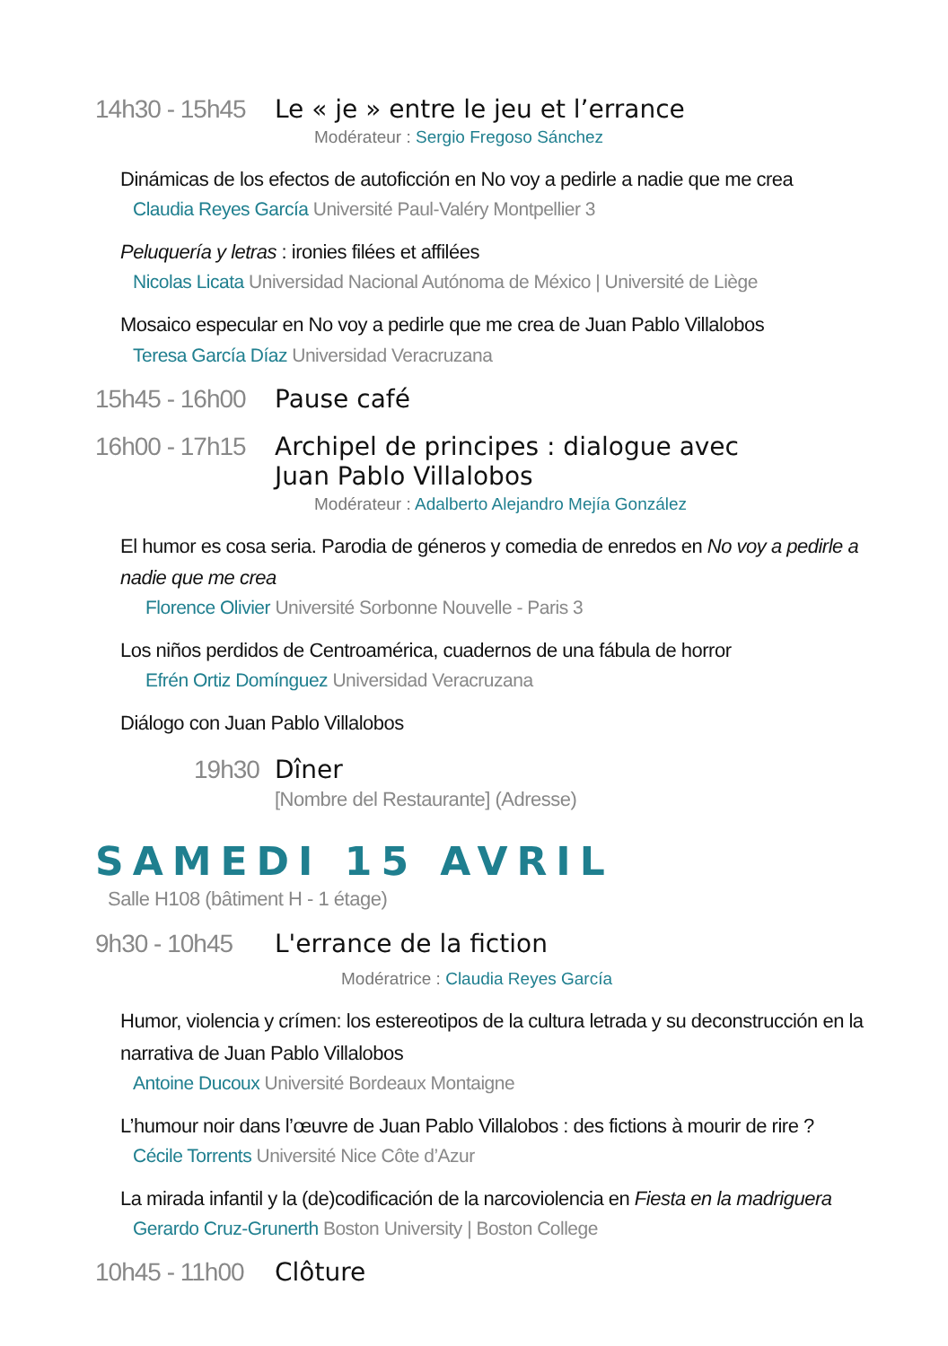14h30 - 15h45
Le « je » entre le jeu et l’errance
Modérateur : Sergio Fregoso Sánchez
Dinámicas de los efectos de autoficción en No voy a pedirle a nadie que me crea
Claudia Reyes García Université Paul-Valéry Montpellier 3
Peluquería y letras : ironies filées et affilées
Nicolas Licata Universidad Nacional Autónoma de México | Université de Liège
Mosaico especular en No voy a pedirle que me crea de Juan Pablo Villalobos
Teresa García Díaz Universidad Veracruzana
15h45 - 16h00
Pause café
16h00 - 17h15
Archipel de principes : dialogue avec
Juan Pablo Villalobos
Modérateur : Adalberto Alejandro Mejía González
El humor es cosa seria. Parodia de géneros y comedia de enredos en No voy a pedirle a nadie que me crea
Florence Olivier Université Sorbonne Nouvelle - Paris 3
Los niños perdidos de Centroamérica, cuadernos de una fábula de horror
Efrén Ortiz Domínguez Universidad Veracruzana
Diálogo con Juan Pablo Villalobos
19h30 Dîner
[Nombre del Restaurante] (Adresse)
SAMEDI 15 AVRIL
Salle H108 (bâtiment H - 1 étage)
9h30 - 10h45
L'errance de la fiction
Modératrice : Claudia Reyes García
Humor, violencia y crímen: los estereotipos de la cultura letrada y su deconstrucción en la narrativa de Juan Pablo Villalobos
Antoine Ducoux Université Bordeaux Montaigne
L’humour noir dans l’œuvre de Juan Pablo Villalobos : des fictions à mourir de rire ?
Cécile Torrents Université Nice Côte d’Azur
La mirada infantil y la (de)codificación de la narcoviolencia en Fiesta en la madriguera
Gerardo Cruz-Grunerth Boston University | Boston College
10h45 - 11h00
Clôture